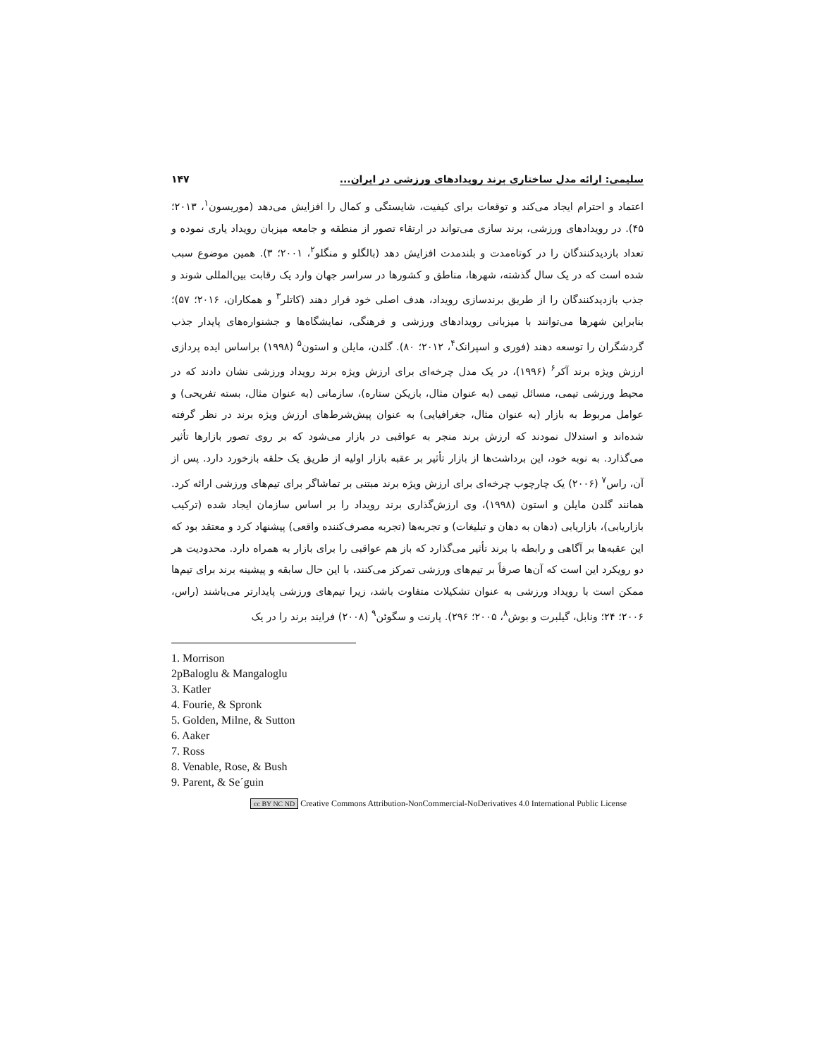سلیمی: ارائه مدل ساختاری برند رویدادهای ورزشی در ایران... ۱۴۷
اعتماد و احترام ایجاد می‌کند و توقعات برای کیفیت، شایستگی و کمال را افزایش می‌دهد (موریسون<sup>۱</sup>، ۲۰۱۳؛ ۴۵). در رویدادهای ورزشی، برند سازی می‌تواند در ارتقاء تصور از منطقه و جامعه میزبان رویداد یاری نموده و تعداد بازدیدکنندگان را در کوتاه‌مدت و بلندمدت افزایش دهد (بالگلو و منگلو<sup>۲</sup>، ۲۰۰۱؛ ۳). همین موضوع سبب شده است که در یک سال گذشته، شهرها، مناطق و کشورها در سراسر جهان وارد یک رقابت بین‌المللی شوند و جذب بازدیدکنندگان را از طریق برندسازی رویداد، هدف اصلی خود قرار دهند (کاتلر<sup>۳</sup> و همکاران، ۲۰۱۶؛ ۵۷)؛ بنابراین شهرها می‌توانند با میزبانی رویدادهای ورزشی و فرهنگی، نمایشگاه‌ها و جشنواره‌های پایدار جذب گردشگران را توسعه دهند (فوری و اسپرانک<sup>۴</sup>، ۲۰۱۲؛ ۸۰). گلدن، مایلن و استون<sup>۵</sup> (۱۹۹۸) براساس ایده پردازی ارزش ویژه برند آکر<sup>۶</sup> (۱۹۹۶)، در یک مدل چرخه‌ای برای ارزش ویژه برند رویداد ورزشی نشان دادند که در محیط ورزشی تیمی، مسائل تیمی (به عنوان مثال، بازیکن ستاره)، سازمانی (به عنوان مثال، بسته تفریحی) و عوامل مربوط به بازار (به عنوان مثال، جغرافیایی) به عنوان پیش‌شرط‌های ارزش ویژه برند در نظر گرفته شده‌اند و استدلال نمودند که ارزش برند منجر به عواقبی در بازار می‌شود که بر روی تصور بازارها تأثیر می‌گذارد. به نوبه خود، این برداشت‌ها از بازار تأثیر بر عقبه بازار اولیه از طریق یک حلقه بازخورد دارد. پس از آن، راس<sup>۷</sup> (۲۰۰۶) یک چارچوب چرخه‌ای برای ارزش ویژه برند مبتنی بر تماشاگر برای تیم‌های ورزشی ارائه کرد. همانند گلدن مایلن و استون (۱۹۹۸)، وی ارزش‌گذاری برند رویداد را بر اساس سازمان ایجاد شده (ترکیب بازاریابی)، بازاریابی (دهان به دهان و تبلیغات) و تجربه‌ها (تجربه مصرف‌کننده واقعی) پیشنهاد کرد و معتقد بود که این عقبه‌ها بر آگاهی و رابطه با برند تأثیر می‌گذارد که باز هم عواقبی را برای بازار به همراه دارد. محدودیت هر دو رویکرد این است که آن‌ها صرفاً بر تیم‌های ورزشی تمرکز می‌کنند، با این حال سابقه و پیشینه برند برای تیم‌ها ممکن است با رویداد ورزشی به عنوان تشکیلات متفاوت باشد، زیرا تیم‌های ورزشی پایدارتر می‌باشند (راس، ۲۰۰۶؛ ۲۴؛ ونابل، گیلبرت و بوش<sup>۸</sup>، ۲۰۰۵؛ ۲۹۶). پارنت و سگوئن<sup>۹</sup> (۲۰۰۸) فرایند برند را در یک
1. Morrison
2pBaloglu & Mangaloglu
3. Katler
4. Fourie, & Spronk
5. Golden, Milne, & Sutton
6. Aaker
7. Ross
8. Venable, Rose, & Bush
9. Parent, & Se´guin
cc BY NC ND Creative Commons Attribution-NonCommercial-NoDerivatives 4.0 International Public License